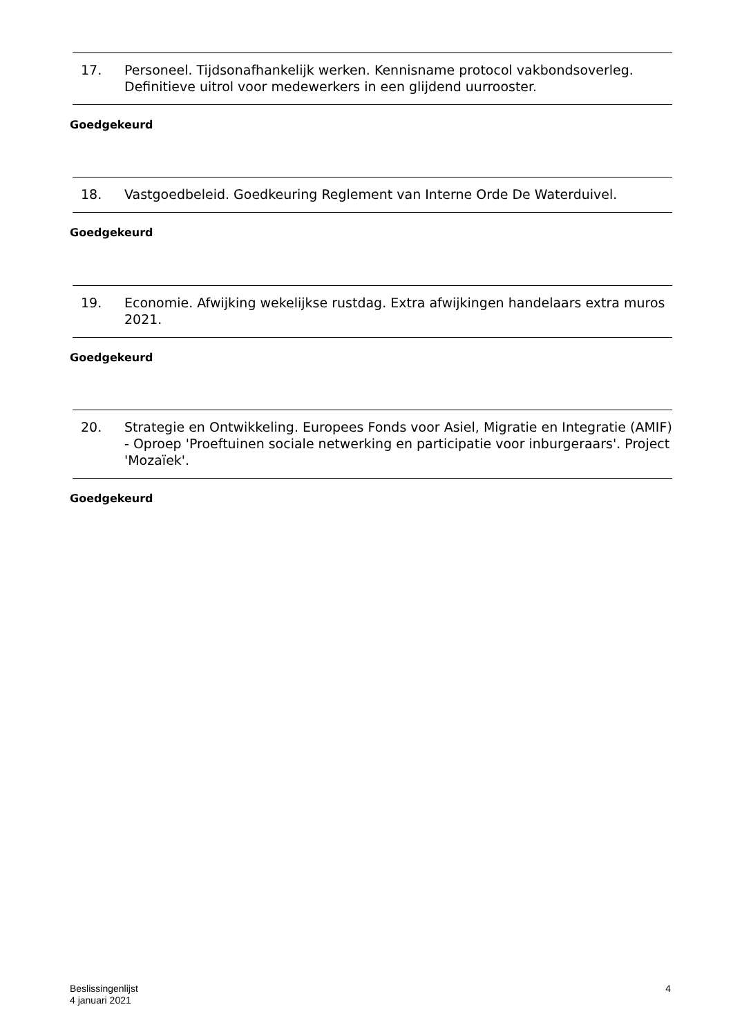17. Personeel. Tijdsonafhankelijk werken. Kennisname protocol vakbondsoverleg. Definitieve uitrol voor medewerkers in een glijdend uurrooster.
Goedgekeurd
18. Vastgoedbeleid. Goedkeuring Reglement van Interne Orde De Waterduivel.
Goedgekeurd
19. Economie. Afwijking wekelijkse rustdag. Extra afwijkingen handelaars extra muros 2021.
Goedgekeurd
20. Strategie en Ontwikkeling. Europees Fonds voor Asiel, Migratie en Integratie (AMIF) - Oproep 'Proeftuinen sociale netwerking en participatie voor inburgeraars'. Project 'Mozaïek'.
Goedgekeurd
Beslissingenlijst
4 januari 2021
4